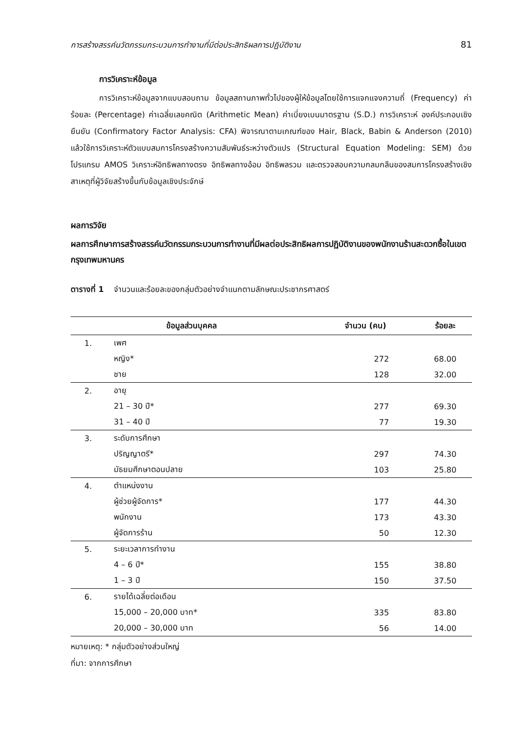การสร้างสรรค์นวัตกรรมกระบวนการทำงานที่มีต่อประสิทธิผลการปฏิบัติงาน 81
การวิเคราะห์ข้อมูล
การวิเคราะห์ข้อมูลจากแบบสอบถาม ข้อมูลสถานภาพทั่วไปของผู้ให้ข้อมูลโดยใช้การแจกแจงความถี่ (Frequency) ค่าร้อยละ (Percentage) ค่าเฉลี่ยเลขคณิต (Arithmetic Mean) ค่าเบี่ยงเบนมาตรฐาน (S.D.) การวิเคราะห์ องค์ประกอบเชิงยืนยัน (Confirmatory Factor Analysis: CFA) พิจารณาตามเกณฑ์ของ Hair, Black, Babin & Anderson (2010) แล้วใช้การวิเคราะห์ตัวแบบสมการโครงสร้างความสัมพันธ์ระหว่างตัวแปร (Structural Equation Modeling: SEM) ด้วยโปรแกรม AMOS วิเคราะห์อิทธิพลทางตรง อิทธิพลทางอ้อม อิทธิพลรวม และตรวจสอบความกลมกลืนของสมการโครงสร้างเชิงสาเหตุที่ผู้วิจัยสร้างขึ้นกับข้อมูลเชิงประจักษ์
ผลการวิจัย
ผลการศึกษาการสร้างสรรค์นวัตกรรมกระบวนการทำงานที่มีผลต่อประสิทธิผลการปฏิบัติงานของพนักงานร้านสะดวกซื้อในเขตกรุงเทพมหานคร
ตารางที่ 1 จำนวนและร้อยละของกลุ่มตัวอย่างจำแนกตามลักษณะประชากรศาสตร์
| ข้อมูลส่วนบุคคล | | จำนวน (คน) | ร้อยละ |
| --- | --- | --- | --- |
| 1. | เพศ | | |
| | หญิง* | 272 | 68.00 |
| | ชาย | 128 | 32.00 |
| 2. | อายุ | | |
| | 21 – 30 ปี* | 277 | 69.30 |
| | 31 – 40 ปี | 77 | 19.30 |
| 3. | ระดับการศึกษา | | |
| | ปริญญาตรี* | 297 | 74.30 |
| | มัธยมศึกษาตอนปลาย | 103 | 25.80 |
| 4. | ตำแหน่งงาน | | |
| | ผู้ช่วยผู้จัดการ* | 177 | 44.30 |
| | พนักงาน | 173 | 43.30 |
| | ผู้จัดการร้าน | 50 | 12.30 |
| 5. | ระยะเวลาการทำงาน | | |
| | 4 – 6 ปี* | 155 | 38.80 |
| | 1 – 3 ปี | 150 | 37.50 |
| 6. | รายได้เฉลี่ยต่อเดือน | | |
| | 15,000 – 20,000 บาท* | 335 | 83.80 |
| | 20,000 – 30,000 บาท | 56 | 14.00 |
หมายเหตุ: * กลุ่มตัวอย่างส่วนใหญ่
ที่มา: จากการศึกษา